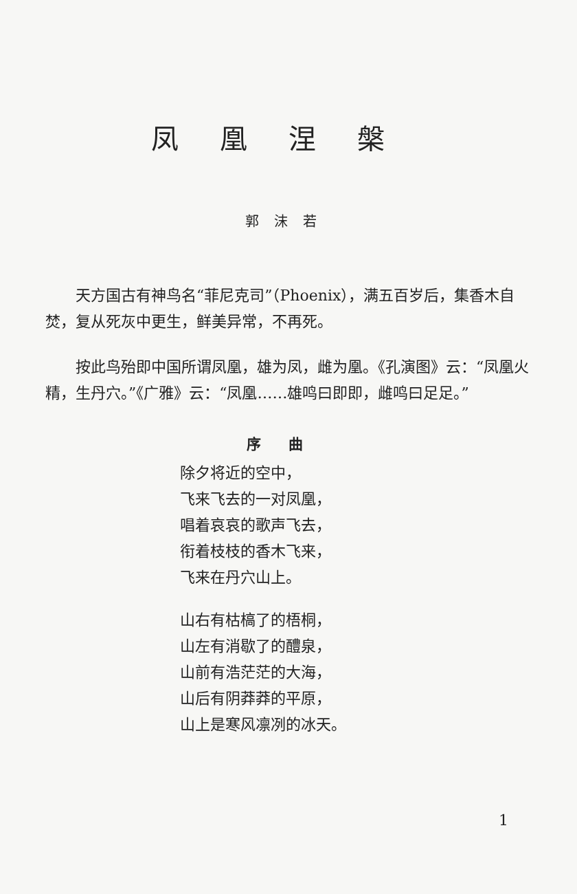凤凰涅槃
郭沫若
天方国古有神鸟名“菲尼克司”（Phoenix），满五百岁后，集香木自焚，复从死灰中更生，鲜美异常，不再死。
按此鸟殆即中国所谓凤凰，雄为凤，雌为凰。《孔演图》云：“凤凰火精，生丹穴。”《广雅》云：“凤凰……雄鸣曰即即，雌鸣曰足足。”
序曲
除夕将近的空中，
飞来飞去的一对凤凰，
唱着哀哀的歌声飞去，
衔着枝枝的香木飞来，
飞来在丹穴山上。
山右有枯槁了的梧桐，
山左有消歇了的醴泉，
山前有浩茫茫的大海，
山后有阴莽莽的平原，
山上是寒风凛冽的冰天。
1